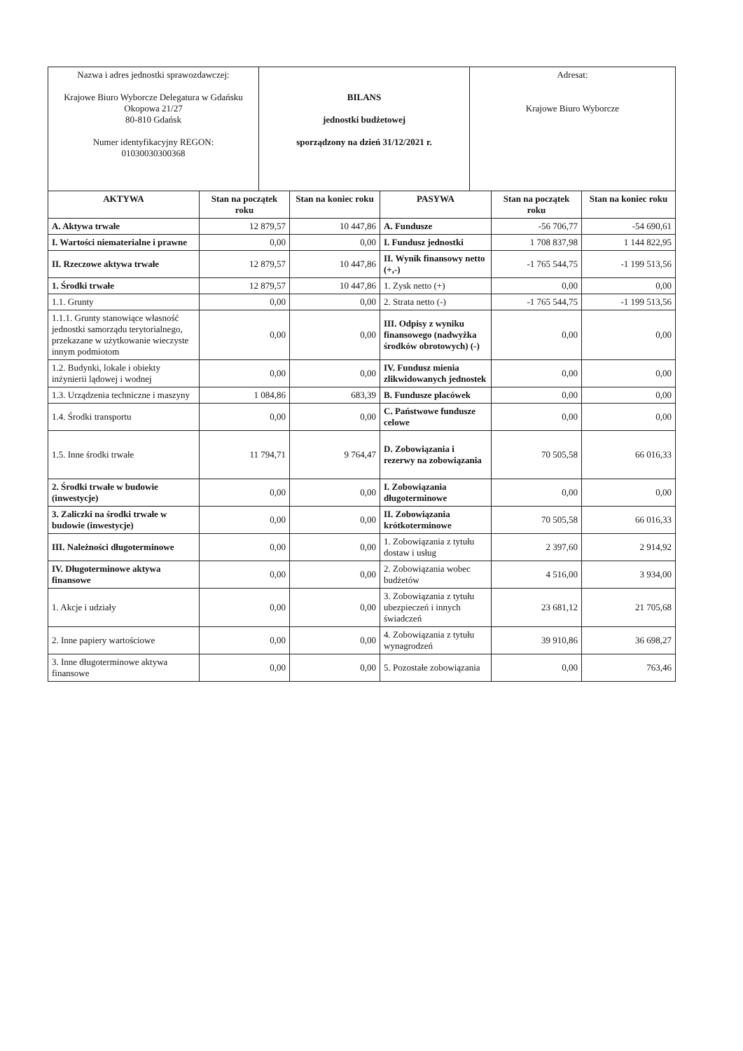| Nazwa i adres jednostki sprawozdawczej: Krajowe Biuro Wyborcze Delegatura w Gdańsku Okopowa 21/27 80-810 Gdańsk Numer identyfikacyjny REGON: 01030030300368 | BILANS jednostki budżetowej sporządzony na dzień 31/12/2021 r. | Adresat: Krajowe Biuro Wyborcze |
| AKTYWA | Stan na początek roku | Stan na koniec roku | PASYWA | Stan na początek roku | Stan na koniec roku |
| --- | --- | --- | --- | --- | --- |
| A. Aktywa trwałe | 12 879,57 | 10 447,86 | A. Fundusze | -56 706,77 | -54 690,61 |
| I. Wartości niematerialne i prawne | 0,00 | 0,00 | I. Fundusz jednostki | 1 708 837,98 | 1 144 822,95 |
| II. Rzeczowe aktywa trwałe | 12 879,57 | 10 447,86 | II. Wynik finansowy netto (+,-) | -1 765 544,75 | -1 199 513,56 |
| 1. Środki trwałe | 12 879,57 | 10 447,86 | 1. Zysk netto (+) | 0,00 | 0,00 |
| 1.1. Grunty | 0,00 | 0,00 | 2. Strata netto (-) | -1 765 544,75 | -1 199 513,56 |
| 1.1.1. Grunty stanowiące własność jednostki samorządu terytorialnego, przekazane w użytkowanie wieczyste innym podmiotom | 0,00 | 0,00 | III. Odpisy z wyniku finansowego (nadwyżka środków obrotowych) (-) | 0,00 | 0,00 |
| 1.2. Budynki, lokale i obiekty inżynierii lądowej i wodnej | 0,00 | 0,00 | IV. Fundusz mienia zlikwidowanych jednostek | 0,00 | 0,00 |
| 1.3. Urządzenia techniczne i maszyny | 1 084,86 | 683,39 | B. Fundusze placówek | 0,00 | 0,00 |
| 1.4. Środki transportu | 0,00 | 0,00 | C. Państwowe fundusze celowe | 0,00 | 0,00 |
| 1.5. Inne środki trwałe | 11 794,71 | 9 764,47 | D. Zobowiązania i rezerwy na zobowiązania | 70 505,58 | 66 016,33 |
| 2. Środki trwałe w budowie (inwestycje) | 0,00 | 0,00 | I. Zobowiązania długoterminowe | 0,00 | 0,00 |
| 3. Zaliczki na środki trwałe w budowie (inwestycje) | 0,00 | 0,00 | II. Zobowiązania krótkoterminowe | 70 505,58 | 66 016,33 |
| III. Należności długoterminowe | 0,00 | 0,00 | 1. Zobowiązania z tytułu dostaw i usług | 2 397,60 | 2 914,92 |
| IV. Długoterminowe aktywa finansowe | 0,00 | 0,00 | 2. Zobowiązania wobec budżetów | 4 516,00 | 3 934,00 |
| 1. Akcje i udziały | 0,00 | 0,00 | 3. Zobowiązania z tytułu ubezpieczeń i innych świadczeń | 23 681,12 | 21 705,68 |
| 2. Inne papiery wartościowe | 0,00 | 0,00 | 4. Zobowiązania z tytułu wynagrodzeń | 39 910,86 | 36 698,27 |
| 3. Inne długoterminowe aktywa finansowe | 0,00 | 0,00 | 5. Pozostałe zobowiązania | 0,00 | 763,46 |